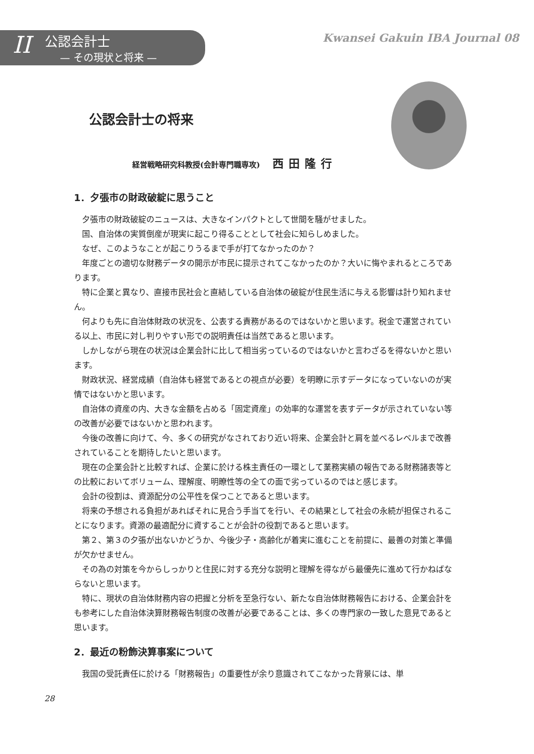II
公認会計士
— その現状と将来 —
Kwansei Gakuin IBA Journal 08
公認会計士の将来
経営戦略研究科教授(会計専門職専攻) 西田隆行
1．夕張市の財政破綻に思うこと
夕張市の財政破綻のニュースは、大きなインパクトとして世間を騒がせました。
国、自治体の実質倒産が現実に起こり得ることとして社会に知らしめました。
なぜ、このようなことが起こりうるまで手が打てなかったのか？
年度ごとの適切な財務データの開示が市民に提示されてこなかったのか？大いに悔やまれるところであります。
特に企業と異なり、直接市民社会と直結している自治体の破綻が住民生活に与える影響は計り知れません。
何よりも先に自治体財政の状況を、公表する責務があるのではないかと思います。税金で運営されている以上、市民に対し判りやすい形での説明責任は当然であると思います。
しかしながら現在の状況は企業会計に比して相当劣っているのではないかと言わざるを得ないかと思います。
財政状況、経営成績（自治体も経営であるとの視点が必要）を明瞭に示すデータになっていないのが実情ではないかと思います。
自治体の資産の内、大きな金額を占める「固定資産」の効率的な運営を表すデータが示されていない等の改善が必要ではないかと思われます。
今後の改善に向けて、今、多くの研究がなされており近い将来、企業会計と肩を並べるレベルまで改善されていることを期待したいと思います。
現在の企業会計と比較すれば、企業に於ける株主責任の一環として業務実績の報告である財務諸表等との比較においてボリューム、理解度、明瞭性等の全ての面で劣っているのではと感じます。
会計の役割は、資源配分の公平性を保つことであると思います。
将来の予想される負担があればそれに見合う手当てを行い、その結果として社会の永続が担保されることになります。資源の最適配分に資することが会計の役割であると思います。
第２、第３の夕張が出ないかどうか、今後少子・高齢化が着実に進むことを前提に、最善の対策と準備が欠かせません。
その為の対策を今からしっかりと住民に対する充分な説明と理解を得ながら最優先に進めて行かねばならないと思います。
特に、現状の自治体財務内容の把握と分析を至急行ない、新たな自治体財務報告における、企業会計をも参考にした自治体決算財務報告制度の改善が必要であることは、多くの専門家の一致した意見であると思います。
2．最近の粉飾決算事案について
我国の受託責任に於ける「財務報告」の重要性が余り意識されてこなかった背景には、単
28